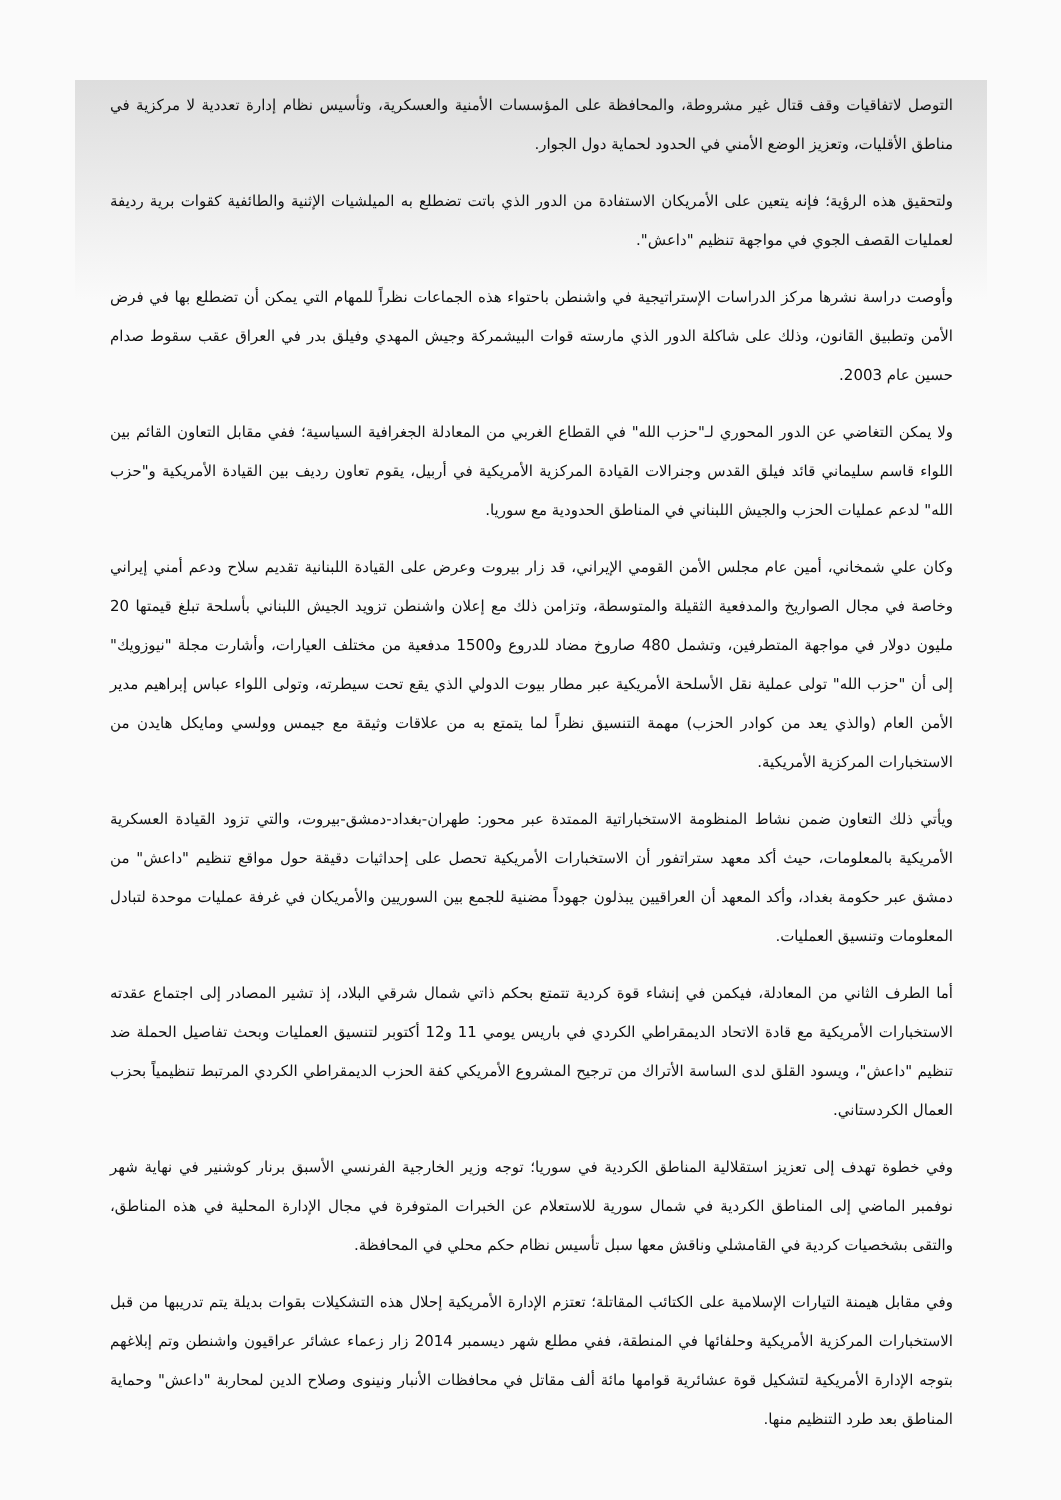التوصل لاتفاقيات وقف قتال غير مشروطة، والمحافظة على المؤسسات الأمنية والعسكرية، وتأسيس نظام إدارة تعددية لا مركزية في مناطق الأقليات، وتعزيز الوضع الأمني في الحدود لحماية دول الجوار.
ولتحقيق هذه الرؤية؛ فإنه يتعين على الأمريكان الاستفادة من الدور الذي باتت تضطلع به الميلشيات الإثنية والطائفية كقوات برية رديفة لعمليات القصف الجوي في مواجهة تنظيم "داعش".
وأوصت دراسة نشرها مركز الدراسات الإستراتيجية في واشنطن باحتواء هذه الجماعات نظراً للمهام التي يمكن أن تضطلع بها في فرض الأمن وتطبيق القانون، وذلك على شاكلة الدور الذي مارسته قوات البيشمركة وجيش المهدي وفيلق بدر في العراق عقب سقوط صدام حسين عام 2003.
ولا يمكن التغاضي عن الدور المحوري لـ"حزب الله" في القطاع الغربي من المعادلة الجغرافية السياسية؛ ففي مقابل التعاون القائم بين اللواء قاسم سليماني قائد فيلق القدس وجنرالات القيادة المركزية الأمريكية في أربيل، يقوم تعاون رديف بين القيادة الأمريكية و"حزب الله" لدعم عمليات الحزب والجيش اللبناني في المناطق الحدودية مع سوريا.
وكان علي شمخاني، أمين عام مجلس الأمن القومي الإيراني، قد زار بيروت وعرض على القيادة اللبنانية تقديم سلاح ودعم أمني إيراني وخاصة في مجال الصواريخ والمدفعية الثقيلة والمتوسطة، وتزامن ذلك مع إعلان واشنطن تزويد الجيش اللبناني بأسلحة تبلغ قيمتها 20 مليون دولار في مواجهة المتطرفين، وتشمل 480 صاروخ مضاد للدروع و1500 مدفعية من مختلف العيارات، وأشارت مجلة "نيوزويك" إلى أن "حزب الله" تولى عملية نقل الأسلحة الأمريكية عبر مطار بيوت الدولي الذي يقع تحت سيطرته، وتولى اللواء عباس إبراهيم مدير الأمن العام (والذي يعد من كوادر الحزب) مهمة التنسيق نظراً لما يتمتع به من علاقات وثيقة مع جيمس وولسي ومايكل هايدن من الاستخبارات المركزية الأمريكية.
ويأتي ذلك التعاون ضمن نشاط المنظومة الاستخباراتية الممتدة عبر محور: طهران-بغداد-دمشق-بيروت، والتي تزود القيادة العسكرية الأمريكية بالمعلومات، حيث أكد معهد ستراتفور أن الاستخبارات الأمريكية تحصل على إحداثيات دقيقة حول مواقع تنظيم "داعش" من دمشق عبر حكومة بغداد، وأكد المعهد أن العراقيين يبذلون جهوداً مضنية للجمع بين السوريين والأمريكان في غرفة عمليات موحدة لتبادل المعلومات وتنسيق العمليات.
أما الطرف الثاني من المعادلة، فيكمن في إنشاء قوة كردية تتمتع بحكم ذاتي شمال شرقي البلاد، إذ تشير المصادر إلى اجتماع عقدته الاستخبارات الأمريكية مع قادة الاتحاد الديمقراطي الكردي في باريس يومي 11 و12 أكتوبر لتنسيق العمليات وبحث تفاصيل الحملة ضد تنظيم "داعش"، ويسود القلق لدى الساسة الأتراك من ترجيح المشروع الأمريكي كفة الحزب الديمقراطي الكردي المرتبط تنظيمياً بحزب العمال الكردستاني.
وفي خطوة تهدف إلى تعزيز استقلالية المناطق الكردية في سوريا؛ توجه وزير الخارجية الفرنسي الأسبق برنار كوشنير في نهاية شهر نوفمبر الماضي إلى المناطق الكردية في شمال سورية للاستعلام عن الخبرات المتوفرة في مجال الإدارة المحلية في هذه المناطق، والتقى بشخصيات كردية في القامشلي وناقش معها سبل تأسيس نظام حكم محلي في المحافظة.
وفي مقابل هيمنة التيارات الإسلامية على الكتائب المقاتلة؛ تعتزم الإدارة الأمريكية إحلال هذه التشكيلات بقوات بديلة يتم تدريبها من قبل الاستخبارات المركزية الأمريكية وحلفائها في المنطقة، ففي مطلع شهر ديسمبر 2014 زار زعماء عشائر عراقيون واشنطن وتم إبلاغهم بتوجه الإدارة الأمريكية لتشكيل قوة عشائرية قوامها مائة ألف مقاتل في محافظات الأنبار ونينوى وصلاح الدين لمحاربة "داعش" وحماية المناطق بعد طرد التنظيم منها.